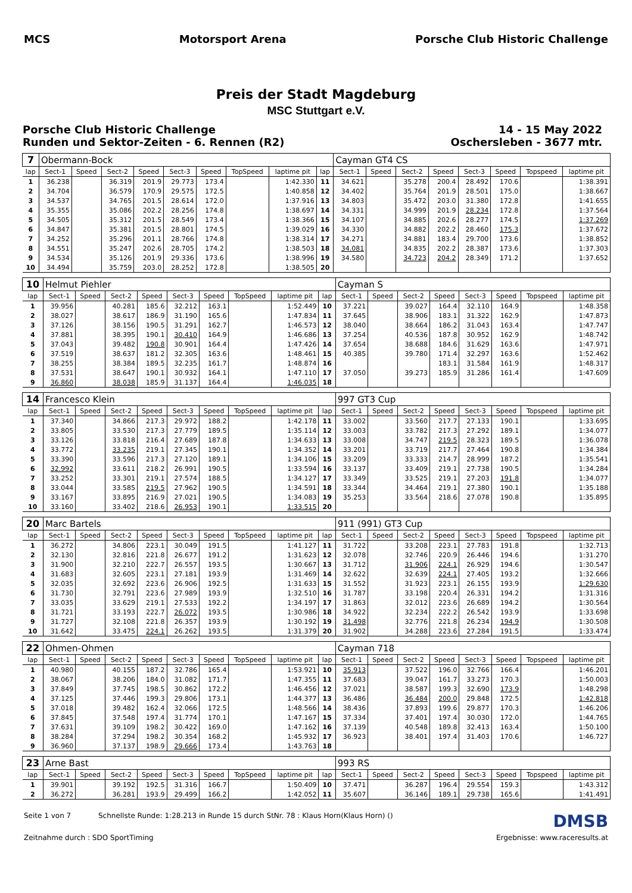MCS Motorsport Arena Porsche Club Historic Challenge
Preis der Stadt Magdeburg
MSC Stuttgart e.V.
Porsche Club Historic Challenge
Runden und Sektor-Zeiten - 6. Rennen (R2)
14 - 15 May 2022
Oschersleben - 3677 mtr.
| 7 | Obermann-Bock | | | | | | | | | Cayman GT4 CS | | | | | | | |
| lap | Sect-1 | Speed | Sect-2 | Speed | Sect-3 | Speed | TopSpeed | laptime pit | lap | Sect-1 | Speed | Sect-2 | Speed | Sect-3 | Speed | Topspeed | laptime pit |
| 1 | 36.238 | | 36.319 | 201.9 | 29.773 | 173.4 | | 1:42.330 | 11 | 34.621 | | 35.278 | 200.4 | 28.492 | 170.6 | | 1:38.391 |
| 2 | 34.704 | | 36.579 | 170.9 | 29.575 | 172.5 | | 1:40.858 | 12 | 34.402 | | 35.764 | 201.9 | 28.501 | 175.0 | | 1:38.667 |
| 3 | 34.537 | | 34.765 | 201.5 | 28.614 | 172.0 | | 1:37.916 | 13 | 34.803 | | 35.472 | 203.0 | 31.380 | 172.8 | | 1:41.655 |
| 4 | 35.355 | | 35.086 | 202.2 | 28.256 | 174.8 | | 1:38.697 | 14 | 34.331 | | 34.999 | 201.9 | 28.234 | 172.8 | | 1:37.564 |
| 5 | 34.505 | | 35.312 | 201.5 | 28.549 | 173.4 | | 1:38.366 | 15 | 34.107 | | 34.885 | 202.6 | 28.277 | 174.5 | | 1:37.269 |
| 6 | 34.847 | | 35.381 | 201.5 | 28.801 | 174.5 | | 1:39.029 | 16 | 34.330 | | 34.882 | 202.2 | 28.460 | 175.3 | | 1:37.672 |
| 7 | 34.252 | | 35.296 | 201.1 | 28.766 | 174.8 | | 1:38.314 | 17 | 34.271 | | 34.881 | 183.4 | 29.700 | 173.6 | | 1:38.852 |
| 8 | 34.551 | | 35.247 | 202.6 | 28.705 | 174.2 | | 1:38.503 | 18 | 34.081 | | 34.835 | 202.2 | 28.387 | 173.6 | | 1:37.303 |
| 9 | 34.534 | | 35.126 | 201.9 | 29.336 | 173.6 | | 1:38.996 | 19 | 34.580 | | 34.723 | 204.2 | 28.349 | 171.2 | | 1:37.652 |
| 10 | 34.494 | | 35.759 | 203.0 | 28.252 | 172.8 | | 1:38.505 | 20 | | | | | | | | |
| 10 | Helmut Piehler | | | | | | | | | Cayman S | | | | | | | |
| lap | Sect-1 | Speed | Sect-2 | Speed | Sect-3 | Speed | TopSpeed | laptime pit | lap | Sect-1 | Speed | Sect-2 | Speed | Sect-3 | Speed | Topspeed | laptime pit |
| 1 | 39.956 | | 40.281 | 185.6 | 32.212 | 163.1 | | 1:52.449 | 10 | 37.221 | | 39.027 | 164.4 | 32.110 | 164.9 | | 1:48.358 |
| 2 | 38.027 | | 38.617 | 186.9 | 31.190 | 165.6 | | 1:47.834 | 11 | 37.645 | | 38.906 | 183.1 | 31.322 | 162.9 | | 1:47.873 |
| 3 | 37.126 | | 38.156 | 190.5 | 31.291 | 162.7 | | 1:46.573 | 12 | 38.040 | | 38.664 | 186.2 | 31.043 | 163.4 | | 1:47.747 |
| 4 | 37.881 | | 38.395 | 190.1 | 30.410 | 164.9 | | 1:46.686 | 13 | 37.254 | | 40.536 | 187.8 | 30.952 | 162.9 | | 1:48.742 |
| 5 | 37.043 | | 39.482 | 190.8 | 30.901 | 164.4 | | 1:47.426 | 14 | 37.654 | | 38.688 | 184.6 | 31.629 | 163.6 | | 1:47.971 |
| 6 | 37.519 | | 38.637 | 181.2 | 32.305 | 163.6 | | 1:48.461 | 15 | 40.385 | | 39.780 | 171.4 | 32.297 | 163.6 | | 1:52.462 |
| 7 | 38.255 | | 38.384 | 189.5 | 32.235 | 161.7 | | 1:48.874 | 16 | | | | 183.1 | 31.584 | 161.9 | | 1:48.317 |
| 8 | 37.531 | | 38.647 | 190.1 | 30.932 | 164.1 | | 1:47.110 | 17 | 37.050 | | 39.273 | 185.9 | 31.286 | 161.4 | | 1:47.609 |
| 9 | 36.860 | | 38.038 | 185.9 | 31.137 | 164.4 | | 1:46.035 | 18 | | | | | | | | |
| 14 | Francesco Klein | | | | | | | | | 997 GT3 Cup | | | | | | | |
| lap | Sect-1 | Speed | Sect-2 | Speed | Sect-3 | Speed | TopSpeed | laptime pit | lap | Sect-1 | Speed | Sect-2 | Speed | Sect-3 | Speed | Topspeed | laptime pit |
| 1 | 37.340 | | 34.866 | 217.3 | 29.972 | 188.2 | | 1:42.178 | 11 | 33.002 | | 33.560 | 217.7 | 27.133 | 190.1 | | 1:33.695 |
| 2 | 33.805 | | 33.530 | 217.3 | 27.779 | 189.5 | | 1:35.114 | 12 | 33.003 | | 33.782 | 217.3 | 27.292 | 189.1 | | 1:34.077 |
| 3 | 33.126 | | 33.818 | 216.4 | 27.689 | 187.8 | | 1:34.633 | 13 | 33.008 | | 34.747 | 219.5 | 28.323 | 189.5 | | 1:36.078 |
| 4 | 33.772 | | 33.235 | 219.1 | 27.345 | 190.1 | | 1:34.352 | 14 | 33.201 | | 33.719 | 217.7 | 27.464 | 190.8 | | 1:34.384 |
| 5 | 33.390 | | 33.596 | 217.3 | 27.120 | 189.1 | | 1:34.106 | 15 | 33.209 | | 33.333 | 214.7 | 28.999 | 187.2 | | 1:35.541 |
| 6 | 32.992 | | 33.611 | 218.2 | 26.991 | 190.5 | | 1:33.594 | 16 | 33.137 | | 33.409 | 219.1 | 27.738 | 190.5 | | 1:34.284 |
| 7 | 33.252 | | 33.301 | 219.1 | 27.574 | 188.5 | | 1:34.127 | 17 | 33.349 | | 33.525 | 219.1 | 27.203 | 191.8 | | 1:34.077 |
| 8 | 33.044 | | 33.585 | 219.5 | 27.962 | 190.5 | | 1:34.591 | 18 | 33.344 | | 34.464 | 219.1 | 27.380 | 190.1 | | 1:35.188 |
| 9 | 33.167 | | 33.895 | 216.9 | 27.021 | 190.5 | | 1:34.083 | 19 | 35.253 | | 33.564 | 218.6 | 27.078 | 190.8 | | 1:35.895 |
| 10 | 33.160 | | 33.402 | 218.6 | 26.953 | 190.1 | | 1:33.515 | 20 | | | | | | | | |
| 20 | Marc Bartels | | | | | | | | | 911 (991) GT3 Cup | | | | | | | |
| lap | Sect-1 | Speed | Sect-2 | Speed | Sect-3 | Speed | TopSpeed | laptime pit | lap | Sect-1 | Speed | Sect-2 | Speed | Sect-3 | Speed | Topspeed | laptime pit |
| 1 | 36.272 | | 34.806 | 223.1 | 30.049 | 191.5 | | 1:41.127 | 11 | 31.722 | | 33.208 | 223.1 | 27.783 | 191.8 | | 1:32.713 |
| 2 | 32.130 | | 32.816 | 221.8 | 26.677 | 191.2 | | 1:31.623 | 12 | 32.078 | | 32.746 | 220.9 | 26.446 | 194.6 | | 1:31.270 |
| 3 | 31.900 | | 32.210 | 222.7 | 26.557 | 193.5 | | 1:30.667 | 13 | 31.712 | | 31.906 | 224.1 | 26.929 | 194.6 | | 1:30.547 |
| 4 | 31.683 | | 32.605 | 223.1 | 27.181 | 193.9 | | 1:31.469 | 14 | 32.622 | | 32.639 | 224.1 | 27.405 | 193.2 | | 1:32.666 |
| 5 | 32.035 | | 32.692 | 223.6 | 26.906 | 192.5 | | 1:31.633 | 15 | 31.552 | | 31.923 | 223.1 | 26.155 | 193.9 | | 1:29.630 |
| 6 | 31.730 | | 32.791 | 223.6 | 27.989 | 193.9 | | 1:32.510 | 16 | 31.787 | | 33.198 | 220.4 | 26.331 | 194.2 | | 1:31.316 |
| 7 | 33.035 | | 33.629 | 219.1 | 27.533 | 192.2 | | 1:34.197 | 17 | 31.863 | | 32.012 | 223.6 | 26.689 | 194.2 | | 1:30.564 |
| 8 | 31.721 | | 33.193 | 222.7 | 26.072 | 193.5 | | 1:30.986 | 18 | 34.922 | | 32.234 | 222.2 | 26.542 | 193.9 | | 1:33.698 |
| 9 | 31.727 | | 32.108 | 221.8 | 26.357 | 193.9 | | 1:30.192 | 19 | 31.498 | | 32.776 | 221.8 | 26.234 | 194.9 | | 1:30.508 |
| 10 | 31.642 | | 33.475 | 224.1 | 26.262 | 193.5 | | 1:31.379 | 20 | 31.902 | | 34.288 | 223.6 | 27.284 | 191.5 | | 1:33.474 |
| 22 | Ohmen-Ohmen | | | | | | | | | Cayman 718 | | | | | | | |
| lap | Sect-1 | Speed | Sect-2 | Speed | Sect-3 | Speed | TopSpeed | laptime pit | lap | Sect-1 | Speed | Sect-2 | Speed | Sect-3 | Speed | Topspeed | laptime pit |
| 1 | 40.980 | | 40.155 | 187.2 | 32.786 | 165.4 | | 1:53.921 | 10 | 35.913 | | 37.522 | 196.0 | 32.766 | 166.4 | | 1:46.201 |
| 2 | 38.067 | | 38.206 | 184.0 | 31.082 | 171.7 | | 1:47.355 | 11 | 37.683 | | 39.047 | 161.7 | 33.273 | 170.3 | | 1:50.003 |
| 3 | 37.849 | | 37.745 | 198.5 | 30.862 | 172.2 | | 1:46.456 | 12 | 37.021 | | 38.587 | 199.3 | 32.690 | 173.9 | | 1:48.298 |
| 4 | 37.125 | | 37.446 | 199.3 | 29.806 | 173.1 | | 1:44.377 | 13 | 36.486 | | 36.484 | 200.0 | 29.848 | 172.5 | | 1:42.818 |
| 5 | 37.018 | | 39.482 | 162.4 | 32.066 | 172.5 | | 1:48.566 | 14 | 38.436 | | 37.893 | 199.6 | 29.877 | 170.3 | | 1:46.206 |
| 6 | 37.845 | | 37.548 | 197.4 | 31.774 | 170.1 | | 1:47.167 | 15 | 37.334 | | 37.401 | 197.4 | 30.030 | 172.0 | | 1:44.765 |
| 7 | 37.631 | | 39.109 | 198.2 | 30.422 | 169.0 | | 1:47.162 | 16 | 37.139 | | 40.548 | 189.8 | 32.413 | 163.4 | | 1:50.100 |
| 8 | 38.284 | | 37.294 | 198.2 | 30.354 | 168.2 | | 1:45.932 | 17 | 36.923 | | 38.401 | 197.4 | 31.403 | 170.6 | | 1:46.727 |
| 9 | 36.960 | | 37.137 | 198.9 | 29.666 | 173.4 | | 1:43.763 | 18 | | | | | | | | |
| 23 | Arne Bast | | | | | | | | | 993 RS | | | | | | | |
| lap | Sect-1 | Speed | Sect-2 | Speed | Sect-3 | Speed | TopSpeed | laptime pit | lap | Sect-1 | Speed | Sect-2 | Speed | Sect-3 | Speed | Topspeed | laptime pit |
| 1 | 39.901 | | 39.192 | 192.5 | 31.316 | 166.7 | | 1:50.409 | 10 | 37.471 | | 36.287 | 196.4 | 29.554 | 159.3 | | 1:43.312 |
| 2 | 36.272 | | 36.281 | 193.9 | 29.499 | 166.2 | | 1:42.052 | 11 | 35.607 | | 36.146 | 189.1 | 29.738 | 165.6 | | 1:41.491 |
Seite 1 von 7 Schnellste Runde: 1:28.213 in Runde 15 durch StNr. 78 : Klaus Horn(Klaus Horn) () DMSB
Zeitnahme durch : SDO SportTiming Ergebnisse: www.raceresults.at